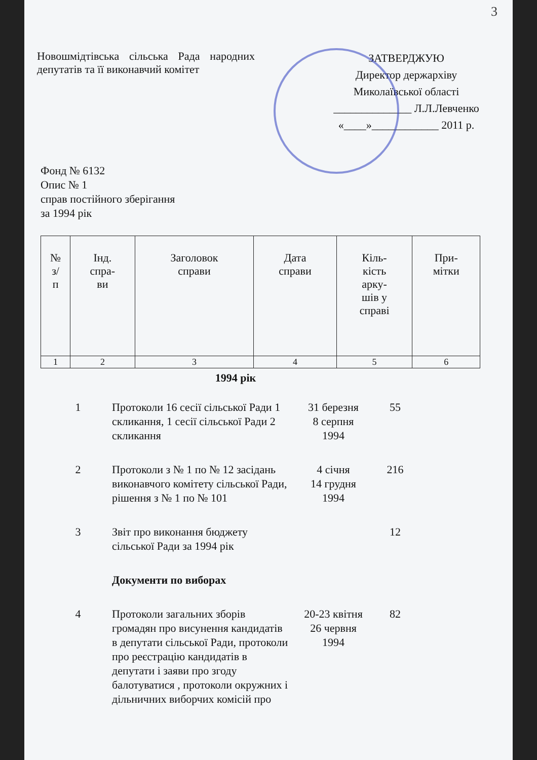3
Новошмідтівська сільська Рада народних депутатів та її виконавчий комітет
ЗАТВЕРДЖУЮ
Директор держархіву
Миколаївської області
______________ Л.Л.Левченко
«____»____________ 2011 р.
Фонд № 6132
Опис № 1
справ постійного зберігання
за 1994 рік
| № з/ п | Інд. спра- ви | Заголовок справи | Дата справи | Кіль- кість арку- шів у справі | При- мітки |
| --- | --- | --- | --- | --- | --- |
| 1 | 2 | 3 | 4 | 5 | 6 |
1994 рік
| 1 | Протоколи 16 сесії сільської Ради 1 скликання, 1 сесії сільської Ради 2 скликання | 31 березня 8 серпня 1994 | 55 | |
| 2 | Протоколи з № 1 по № 12 засідань виконавчого комітету сільської Ради, рішення з № 1 по № 101 | 4 січня 14 грудня 1994 | 216 | |
| 3 | Звіт про виконання бюджету сільської Ради за 1994 рік | | 12 | |
| | Документи по виборах | | | |
| 4 | Протоколи загальних зборів громадян про висунення кандидатів в депутати сільської Ради, протоколи про реєстрацію кандидатів в депутати і заяви про згоду балотуватися , протоколи окружних і дільничних виборчих комісій про | 20-23 квітня 26 червня 1994 | 82 | |